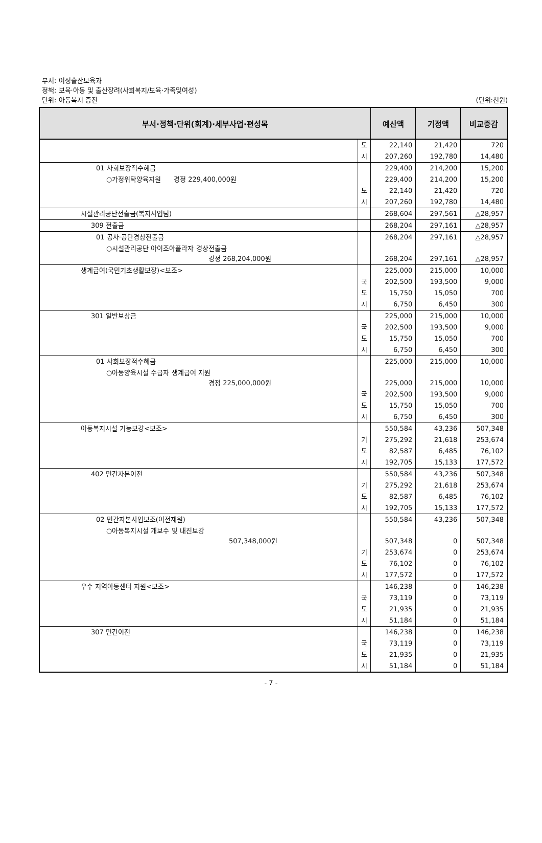부서: 여성출산보육과
정책: 보육·아동 및 출산장려(사회복지/보육·가족및여성)
단위: 아동복지 증진
(단위:천원)
| 부서·정책·단위(회계)·세부사업·편성목 | | 예산액 | 기정액 | 비교증감 |
| --- | --- | --- | --- | --- |
| | 도 | 22,140 | 21,420 | 720 |
| | 시 | 207,260 | 192,780 | 14,480 |
| 01 사회보장적수혜금 | | 229,400 | 214,200 | 15,200 |
| ○가정위탁양육지원 경정 229,400,000원 | | 229,400 | 214,200 | 15,200 |
| | 도 | 22,140 | 21,420 | 720 |
| | 시 | 207,260 | 192,780 | 14,480 |
| 시설관리공단전출금(복지사업팀) | | 268,604 | 297,561 | △28,957 |
| 309 전출금 | | 268,204 | 297,161 | △28,957 |
| 01 공사·공단경상전출금 | | 268,204 | 297,161 | △28,957 |
| ○시설관리공단 아이조아플라자 경상전출금 경정 268,204,000원 | | 268,204 | 297,161 | △28,957 |
| 생계급여(국민기초생활보장)<보조> | | 225,000 | 215,000 | 10,000 |
| | 국 | 202,500 | 193,500 | 9,000 |
| | 도 | 15,750 | 15,050 | 700 |
| | 시 | 6,750 | 6,450 | 300 |
| 301 일반보상금 | | 225,000 | 215,000 | 10,000 |
| | 국 | 202,500 | 193,500 | 9,000 |
| | 도 | 15,750 | 15,050 | 700 |
| | 시 | 6,750 | 6,450 | 300 |
| 01 사회보장적수혜금 | | 225,000 | 215,000 | 10,000 |
| ○아동양육시설 수급자 생계급여 지원 경정 225,000,000원 | | 225,000 | 215,000 | 10,000 |
| | 국 | 202,500 | 193,500 | 9,000 |
| | 도 | 15,750 | 15,050 | 700 |
| | 시 | 6,750 | 6,450 | 300 |
| 아동복지시설 기능보강<보조> | | 550,584 | 43,236 | 507,348 |
| | 기 | 275,292 | 21,618 | 253,674 |
| | 도 | 82,587 | 6,485 | 76,102 |
| | 시 | 192,705 | 15,133 | 177,572 |
| 402 민간자본이전 | | 550,584 | 43,236 | 507,348 |
| | 기 | 275,292 | 21,618 | 253,674 |
| | 도 | 82,587 | 6,485 | 76,102 |
| | 시 | 192,705 | 15,133 | 177,572 |
| 02 민간자본사업보조(이전재원) | | 550,584 | 43,236 | 507,348 |
| ○아동복지시설 개보수 및 내진보강 507,348,000원 | | 507,348 | 0 | 507,348 |
| | 기 | 253,674 | 0 | 253,674 |
| | 도 | 76,102 | 0 | 76,102 |
| | 시 | 177,572 | 0 | 177,572 |
| 우수 지역아동센터 지원<보조> | | 146,238 | 0 | 146,238 |
| | 국 | 73,119 | 0 | 73,119 |
| | 도 | 21,935 | 0 | 21,935 |
| | 시 | 51,184 | 0 | 51,184 |
| 307 민간이전 | | 146,238 | 0 | 146,238 |
| | 국 | 73,119 | 0 | 73,119 |
| | 도 | 21,935 | 0 | 21,935 |
| | 시 | 51,184 | 0 | 51,184 |
- 7 -